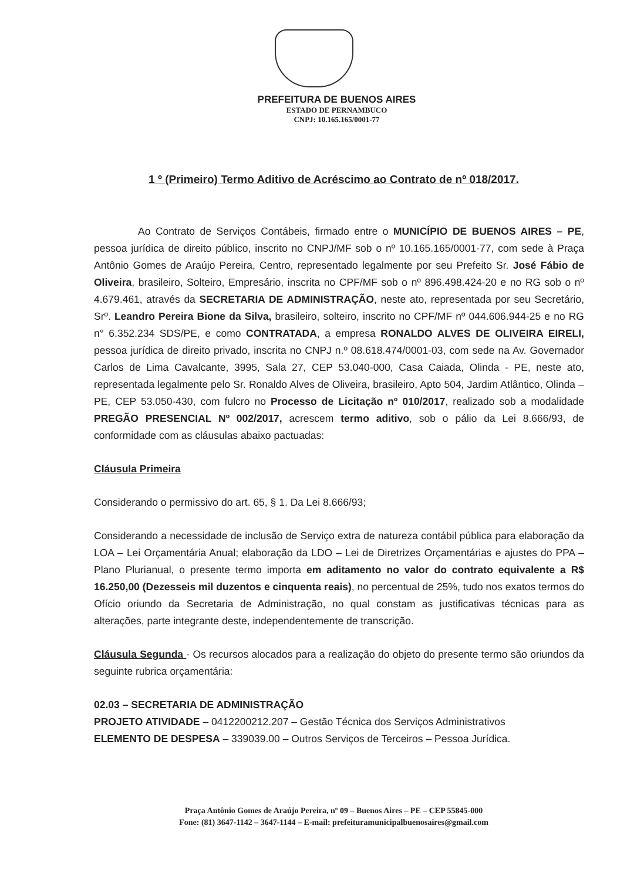PREFEITURA DE BUENOS AIRES
ESTADO DE PERNAMBUCO
CNPJ: 10.165.165/0001-77
1 º (Primeiro) Termo Aditivo de Acréscimo ao Contrato de nº 018/2017.
Ao Contrato de Serviços Contábeis, firmado entre o MUNICÍPIO DE BUENOS AIRES – PE, pessoa jurídica de direito público, inscrito no CNPJ/MF sob o nº 10.165.165/0001-77, com sede à Praça Antônio Gomes de Araújo Pereira, Centro, representado legalmente por seu Prefeito Sr. José Fábio de Oliveira, brasileiro, Solteiro, Empresário, inscrita no CPF/MF sob o nº 896.498.424-20 e no RG sob o nº 4.679.461, através da SECRETARIA DE ADMINISTRAÇÃO, neste ato, representada por seu Secretário, Srº. Leandro Pereira Bione da Silva, brasileiro, solteiro, inscrito no CPF/MF nº 044.606.944-25 e no RG n° 6.352.234 SDS/PE, e como CONTRATADA, a empresa RONALDO ALVES DE OLIVEIRA EIRELI, pessoa jurídica de direito privado, inscrita no CNPJ n.º 08.618.474/0001-03, com sede na Av. Governador Carlos de Lima Cavalcante, 3995, Sala 27, CEP 53.040-000, Casa Caiada, Olinda - PE, neste ato, representada legalmente pelo Sr. Ronaldo Alves de Oliveira, brasileiro, Apto 504, Jardim Atlântico, Olinda – PE, CEP 53.050-430, com fulcro no Processo de Licitação nº 010/2017, realizado sob a modalidade PREGÃO PRESENCIAL Nº 002/2017, acrescem termo aditivo, sob o pálio da Lei 8.666/93, de conformidade com as cláusulas abaixo pactuadas:
Cláusula Primeira
Considerando o permissivo do art. 65, § 1. Da Lei 8.666/93;
Considerando a necessidade de inclusão de Serviço extra de natureza contábil pública para elaboração da LOA – Lei Orçamentária Anual; elaboração da LDO – Lei de Diretrizes Orçamentárias e ajustes do PPA – Plano Plurianual, o presente termo importa em aditamento no valor do contrato equivalente a R$ 16.250,00 (Dezesseis mil duzentos e cinquenta reais), no percentual de 25%, tudo nos exatos termos do Ofício oriundo da Secretaria de Administração, no qual constam as justificativas técnicas para as alterações, parte integrante deste, independentemente de transcrição.
Cláusula Segunda - Os recursos alocados para a realização do objeto do presente termo são oriundos da seguinte rubrica orçamentária:
02.03 – SECRETARIA DE ADMINISTRAÇÃO
PROJETO ATIVIDADE – 0412200212.207 – Gestão Técnica dos Serviços Administrativos
ELEMENTO DE DESPESA – 339039.00 – Outros Serviços de Terceiros – Pessoa Jurídica.
Praça Antônio Gomes de Araújo Pereira, nº 09 – Buenos Aires – PE – CEP 55845-000
Fone: (81) 3647-1142 – 3647-1144 – E-mail: prefeituramunicipalbuenosaires@gmail.com